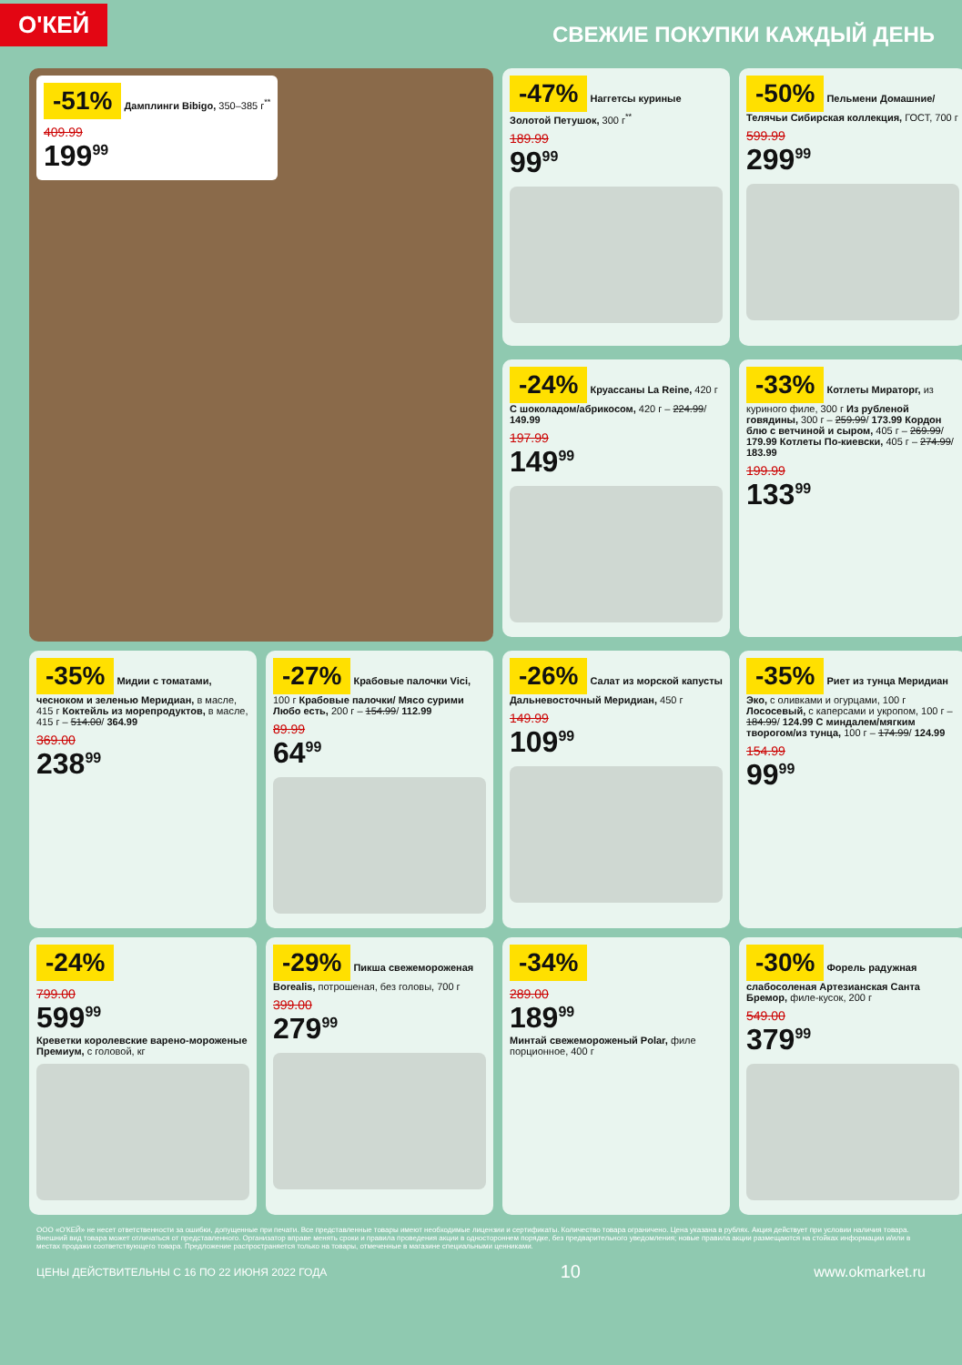О'КЕЙ
СВЕЖИЕ ПОКУПКИ КАЖДЫЙ ДЕНЬ
-51% Дамплинги Bibigo, 350–385 г<sup>**</sup>
409.99
199<sup>99</sup>
-47% Наггетсы куриные Золотой Петушок, 300 г<sup>**</sup>
189.99
99<sup>99</sup>
-50% Пельмени Домашние/ Телячьи Сибирская коллекция, ГОСТ, 700 г
599.99
299<sup>99</sup>
-24% Круассаны La Reine, 420 г С шоколадом/абрикосом, 420 г – 224.99/ 149.99
197.99
149<sup>99</sup>
-33% Котлеты Мираторг, из куриного филе, 300 г Из рубленой говядины, 300 г – 259.99/ 173.99 Кордон блю с ветчиной и сыром, 405 г – 269.99/ 179.99 Котлеты По-киевски, 405 г – 274.99/ 183.99
199.99
133<sup>99</sup>
-35% Мидии с томатами, чесноком и зеленью Меридиан, в масле, 415 г Коктейль из морепродуктов, в масле, 415 г – 514.00/ 364.99
369.00
238<sup>99</sup>
-27% Крабовые палочки Vici, 100 г Крабовые палочки/ Мясо сурими Любо есть, 200 г – 154.99/ 112.99
89.99
64<sup>99</sup>
-26% Салат из морской капусты Дальневосточный Меридиан, 450 г
149.99
109<sup>99</sup>
-35% Риет из тунца Меридиан Эко, с оливками и огурцами, 100 г Лососевый, с каперсами и укропом, 100 г – 184.99/ 124.99 С миндалем/мягким творогом/из тунца, 100 г – 174.99/ 124.99
154.99
99<sup>99</sup>
-24%
799.00
599<sup>99</sup>
Креветки королевские варено-мороженые Премиум, с головой, кг
-29% Пикша свежемороженая Borealis, потрошеная, без головы, 700 г
399.00
279<sup>99</sup>
-34%
289.00
189<sup>99</sup>
Минтай свежемороженый Polar, филе порционное, 400 г
-30% Форель радужная слабосоленая Артезианская Санта Бремор, филе-кусок, 200 г
549.00
379<sup>99</sup>
ООО «О'КЕЙ» не несет ответственности за ошибки, допущенные при печати. Все представленные товары имеют необходимые лицензии и сертификаты. Количество товара ограничено. Цена указана в рублях. Акция действует при условии наличия товара. Внешний вид товара может отличаться от представленного. Организатор вправе менять сроки и правила проведения акции в одностороннем порядке, без предварительного уведомления; новые правила акции размещаются на стойках информации и/или в местах продажи соответствующего товара. Предложение распространяется только на товары, отмеченные в магазине специальными ценниками.
ЦЕНЫ ДЕЙСТВИТЕЛЬНЫ С 16 ПО 22 ИЮНЯ 2022 ГОДА 10 www.okmarket.ru